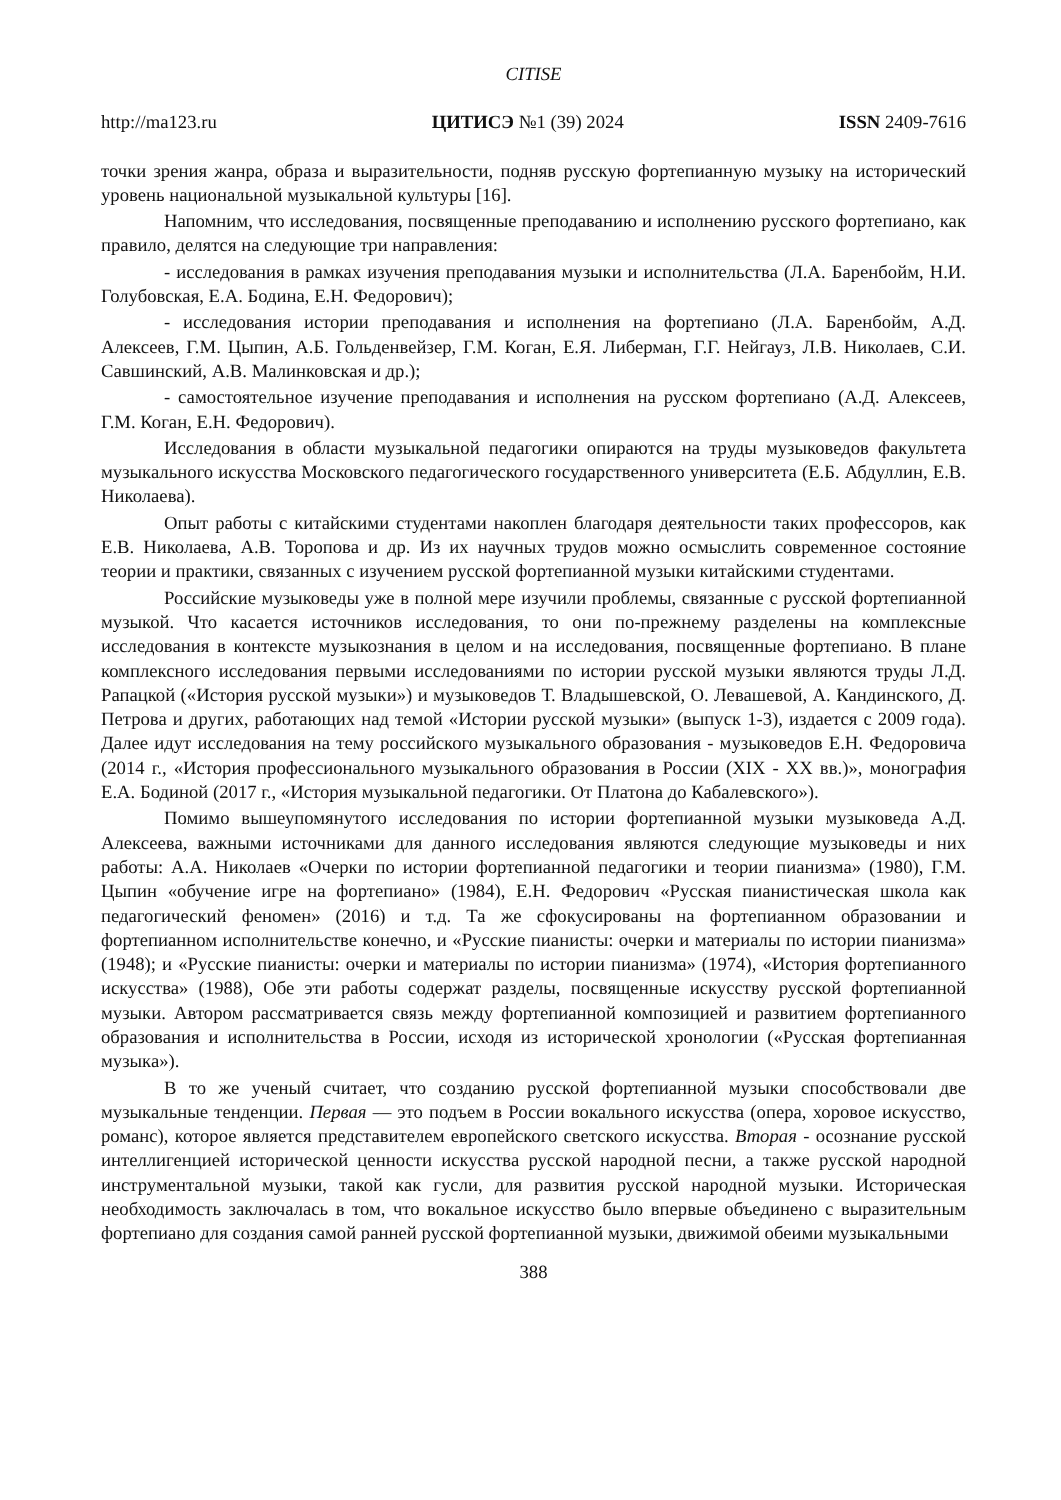CITISE
http://ma123.ru ЦИТИСЭ №1 (39) 2024 ISSN 2409-7616
точки зрения жанра, образа и выразительности, подняв русскую фортепианную музыку на исторический уровень национальной музыкальной культуры [16].
Напомним, что исследования, посвященные преподаванию и исполнению русского фортепиано, как правило, делятся на следующие три направления:
- исследования в рамках изучения преподавания музыки и исполнительства (Л.А. Баренбойм, Н.И. Голубовская, Е.А. Бодина, Е.Н. Федорович);
- исследования истории преподавания и исполнения на фортепиано (Л.А. Баренбойм, А.Д. Алексеев, Г.М. Цыпин, А.Б. Гольденвейзер, Г.М. Коган, Е.Я. Либерман, Г.Г. Нейгауз, Л.В. Николаев, С.И. Савшинский, А.В. Малинковская и др.);
- самостоятельное изучение преподавания и исполнения на русском фортепиано (А.Д. Алексеев, Г.М. Коган, Е.Н. Федорович).
Исследования в области музыкальной педагогики опираются на труды музыковедов факультета музыкального искусства Московского педагогического государственного университета (Е.Б. Абдуллин, Е.В. Николаева).
Опыт работы с китайскими студентами накоплен благодаря деятельности таких профессоров, как Е.В. Николаева, А.В. Торопова и др. Из их научных трудов можно осмыслить современное состояние теории и практики, связанных с изучением русской фортепианной музыки китайскими студентами.
Российские музыковеды уже в полной мере изучили проблемы, связанные с русской фортепианной музыкой. Что касается источников исследования, то они по-прежнему разделены на комплексные исследования в контексте музыкознания в целом и на исследования, посвященные фортепиано. В плане комплексного исследования первыми исследованиями по истории русской музыки являются труды Л.Д. Рапацкой («История русской музыки») и музыковедов Т. Владышевской, О. Левашевой, А. Кандинского, Д. Петрова и других, работающих над темой «Истории русской музыки» (выпуск 1-3), издается с 2009 года). Далее идут исследования на тему российского музыкального образования - музыковедов Е.Н. Федоровича (2014 г., «История профессионального музыкального образования в России (XIX - XX вв.)», монография Е.А. Бодиной (2017 г., «История музыкальной педагогики. От Платона до Кабалевского»).
Помимо вышеупомянутого исследования по истории фортепианной музыки музыковеда А.Д. Алексеева, важными источниками для данного исследования являются следующие музыковеды и них работы: А.А. Николаев «Очерки по истории фортепианной педагогики и теории пианизма» (1980), Г.М. Цыпин «обучение игре на фортепиано» (1984), Е.Н. Федорович «Русская пианистическая школа как педагогический феномен» (2016) и т.д. Та же сфокусированы на фортепианном образовании и фортепианном исполнительстве конечно, и «Русские пианисты: очерки и материалы по истории пианизма» (1948); и «Русские пианисты: очерки и материалы по истории пианизма» (1974), «История фортепианного искусства» (1988), Обе эти работы содержат разделы, посвященные искусству русской фортепианной музыки. Автором рассматривается связь между фортепианной композицией и развитием фортепианного образования и исполнительства в России, исходя из исторической хронологии («Русская фортепианная музыка»).
В то же ученый считает, что созданию русской фортепианной музыки способствовали две музыкальные тенденции. Первая — это подъем в России вокального искусства (опера, хоровое искусство, романс), которое является представителем европейского светского искусства. Вторая - осознание русской интеллигенцией исторической ценности искусства русской народной песни, а также русской народной инструментальной музыки, такой как гусли, для развития русской народной музыки. Историческая необходимость заключалась в том, что вокальное искусство было впервые объединено с выразительным фортепиано для создания самой ранней русской фортепианной музыки, движимой обеими музыкальными
388